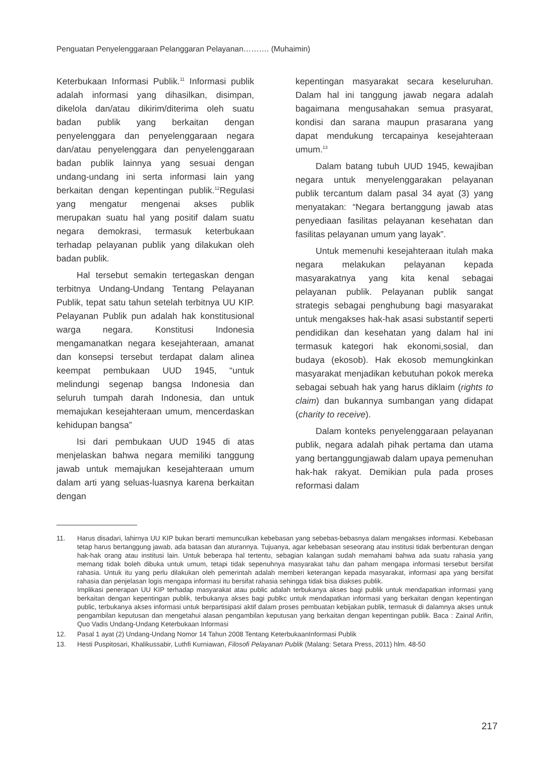Penguatan Penyelenggaraan Pelanggaran Pelayanan………. (Muhaimin)
Keterbukaan Informasi Publik.<sup>11</sup> Informasi publik adalah informasi yang dihasilkan, disimpan, dikelola dan/atau dikirim/diterima oleh suatu badan publik yang berkaitan dengan penyelenggara dan penyelenggaraan negara dan/atau penyelenggara dan penyelenggaraan badan publik lainnya yang sesuai dengan undang-undang ini serta informasi lain yang berkaitan dengan kepentingan publik.<sup>12</sup>Regulasi yang mengatur mengenai akses publik merupakan suatu hal yang positif dalam suatu negara demokrasi, termasuk keterbukaan terhadap pelayanan publik yang dilakukan oleh badan publik.
Hal tersebut semakin tertegaskan dengan terbitnya Undang-Undang Tentang Pelayanan Publik, tepat satu tahun setelah terbitnya UU KIP. Pelayanan Publik pun adalah hak konstitusional warga negara. Konstitusi Indonesia mengamanatkan negara kesejahteraan, amanat dan konsepsi tersebut terdapat dalam alinea keempat pembukaan UUD 1945, “untuk melindungi segenap bangsa Indonesia dan seluruh tumpah darah Indonesia, dan untuk memajukan kesejahteraan umum, mencerdaskan kehidupan bangsa”
Isi dari pembukaan UUD 1945 di atas menjelaskan bahwa negara memiliki tanggung jawab untuk memajukan kesejahteraan umum dalam arti yang seluas-luasnya karena berkaitan dengan
kepentingan masyarakat secara keseluruhan. Dalam hal ini tanggung jawab negara adalah bagaimana mengusahakan semua prasyarat, kondisi dan sarana maupun prasarana yang dapat mendukung tercapainya kesejahteraan umum.<sup>13</sup>
Dalam batang tubuh UUD 1945, kewajiban negara untuk menyelenggarakan pelayanan publik tercantum dalam pasal 34 ayat (3) yang menyatakan: “Negara bertanggung jawab atas penyediaan fasilitas pelayanan kesehatan dan fasilitas pelayanan umum yang layak”.
Untuk memenuhi kesejahteraan itulah maka negara melakukan pelayanan kepada masyarakatnya yang kita kenal sebagai pelayanan publik. Pelayanan publik sangat strategis sebagai penghubung bagi masyarakat untuk mengakses hak-hak asasi substantif seperti pendidikan dan kesehatan yang dalam hal ini termasuk kategori hak ekonomi,sosial, dan budaya (ekosob). Hak ekosob memungkinkan masyarakat menjadikan kebutuhan pokok mereka sebagai sebuah hak yang harus diklaim (rights to claim) dan bukannya sumbangan yang didapat (charity to receive).
Dalam konteks penyelenggaraan pelayanan publik, negara adalah pihak pertama dan utama yang bertanggungjawab dalam upaya pemenuhan hak-hak rakyat. Demikian pula pada proses reformasi dalam
11. Harus disadari, lahirnya UU KIP bukan berarti memunculkan kebebasan yang sebebas-bebasnya dalam mengakses informasi. Kebebasan tetap harus bertanggung jawab, ada batasan dan aturannya. Tujuanya, agar kebebasan seseorang atau institusi tidak berbenturan dengan hak-hak orang atau institusi lain. Untuk beberapa hal tertentu, sebagian kalangan sudah memahami bahwa ada suatu rahasia yang memang tidak boleh dibuka untuk umum, tetapi tidak sepenuhnya masyarakat tahu dan paham mengapa informasi tersebut bersifat rahasia. Untuk itu yang perlu dilakukan oleh pemerintah adalah memberi keterangan kepada masyarakat, informasi apa yang bersifat rahasia dan penjelasan logis mengapa informasi itu bersifat rahasia sehingga tidak bisa diakses publik.
Implikasi penerapan UU KIP terhadap masyarakat atau public adalah terbukanya akses bagi publik untuk mendapatkan informasi yang berkaitan dengan kepentingan publik, terbukanya akses bagi publkc untuk mendapatkan informasi yang berkaitan dengan kepentingan public, terbukanya akses informasi untuk berpartisipasi aktif dalam proses pembuatan kebijakan publik, termasuk di dalamnya akses untuk pengambilan keputusan dan mengetahui alasan pengambilan keputusan yang berkaitan dengan kepentingan publik. Baca : Zainal Arifin, Quo Vadis Undang-Undang Keterbukaan Informasi
12. Pasal 1 ayat (2) Undang-Undang Nomor 14 Tahun 2008 Tentang KeterbukaanInformasi Publik
13. Hesti Puspitosari, Khalikussabir, Luthfi Kurniawan, Filosofi Pelayanan Publik (Malang: Setara Press, 2011) hlm. 48-50
217